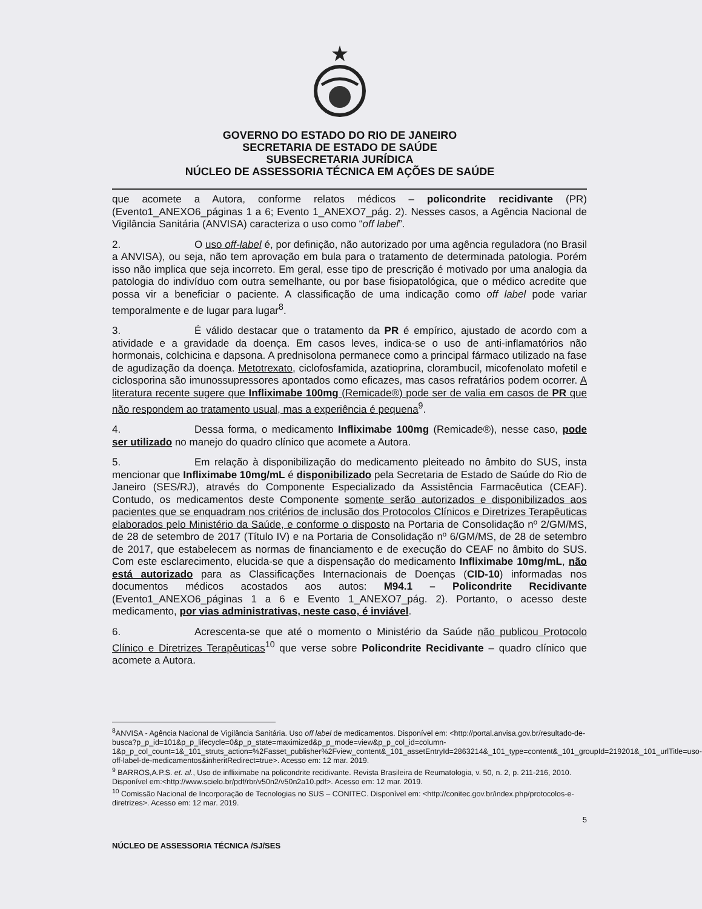GOVERNO DO ESTADO DO RIO DE JANEIRO
SECRETARIA DE ESTADO DE SAÚDE
SUBSECRETARIA JURÍDICA
NÚCLEO DE ASSESSORIA TÉCNICA EM AÇÕES DE SAÚDE
que acomete a Autora, conforme relatos médicos – policondrite recidivante (PR) (Evento1_ANEXO6_páginas 1 a 6; Evento 1_ANEXO7_pág. 2). Nesses casos, a Agência Nacional de Vigilância Sanitária (ANVISA) caracteriza o uso como “off label”.
2. O uso off-label é, por definição, não autorizado por uma agência reguladora (no Brasil a ANVISA), ou seja, não tem aprovação em bula para o tratamento de determinada patologia. Porém isso não implica que seja incorreto. Em geral, esse tipo de prescrição é motivado por uma analogia da patologia do indivíduo com outra semelhante, ou por base fisiopatológica, que o médico acredite que possa vir a beneficiar o paciente. A classificação de uma indicação como off label pode variar temporalmente e de lugar para lugar<sup>8</sup>.
3. É válido destacar que o tratamento da PR é empírico, ajustado de acordo com a atividade e a gravidade da doença. Em casos leves, indica-se o uso de anti-inflamatórios não hormonais, colchicina e dapsona. A prednisolona permanece como a principal fármaco utilizado na fase de agudização da doença. Metotrexato, ciclofosfamida, azatioprina, clorambucil, micofenolato mofetil e ciclosporina são imunossupressores apontados como eficazes, mas casos refratários podem ocorrer. A literatura recente sugere que Infliximabe 100mg (Remicade®) pode ser de valia em casos de PR que não respondem ao tratamento usual, mas a experiência é pequena<sup>9</sup>.
4. Dessa forma, o medicamento Infliximabe 100mg (Remicade®), nesse caso, pode ser utilizado no manejo do quadro clínico que acomete a Autora.
5. Em relação à disponibilização do medicamento pleiteado no âmbito do SUS, insta mencionar que Infliximabe 10mg/mL é disponibilizado pela Secretaria de Estado de Saúde do Rio de Janeiro (SES/RJ), através do Componente Especializado da Assistência Farmacêutica (CEAF). Contudo, os medicamentos deste Componente somente serão autorizados e disponibilizados aos pacientes que se enquadram nos critérios de inclusão dos Protocolos Clínicos e Diretrizes Terapêuticas elaborados pelo Ministério da Saúde, e conforme o disposto na Portaria de Consolidação nº 2/GM/MS, de 28 de setembro de 2017 (Título IV) e na Portaria de Consolidação nº 6/GM/MS, de 28 de setembro de 2017, que estabelecem as normas de financiamento e de execução do CEAF no âmbito do SUS. Com este esclarecimento, elucida-se que a dispensação do medicamento Infliximabe 10mg/mL, não está autorizado para as Classificações Internacionais de Doenças (CID-10) informadas nos documentos médicos acostados aos autos: M94.1 – Policondrite Recidivante (Evento1_ANEXO6_páginas 1 a 6 e Evento 1_ANEXO7_pág. 2). Portanto, o acesso deste medicamento, por vias administrativas, neste caso, é inviável.
6. Acrescenta-se que até o momento o Ministério da Saúde não publicou Protocolo Clínico e Diretrizes Terapêuticas<sup>10</sup> que verse sobre Policondrite Recidivante – quadro clínico que acomete a Autora.
<sup>8</sup> ANVISA - Agência Nacional de Vigilância Sanitária. Uso off label de medicamentos. Disponível em: <http://portal.anvisa.gov.br/resultado-de-busca?p_p_id=101&p_p_lifecycle=0&p_p_state=maximized&p_p_mode=view&p_p_col_id=column-1&p_p_col_count=1&_101_struts_action=%2Fasset_publisher%2Fview_content&_101_assetEntryId=2863214&_101_type=content&_101_groupId=219201&_101_urlTitle=uso-off-label-de-medicamentos&inheritRedirect=true>. Acesso em: 12 mar. 2019.
<sup>9</sup> BARROS,A.P.S. et. al., Uso de infliximabe na policondrite recidivante. Revista Brasileira de Reumatologia, v. 50, n. 2, p. 211-216, 2010. Disponível em:<http://www.scielo.br/pdf/rbr/v50n2/v50n2a10.pdf>. Acesso em: 12 mar. 2019.
<sup>10</sup> Comissão Nacional de Incorporação de Tecnologias no SUS – CONITEC. Disponível em: <http://conitec.gov.br/index.php/protocolos-e-diretrizes>. Acesso em: 12 mar. 2019.
5
NÚCLEO DE ASSESSORIA TÉCNICA /SJ/SES